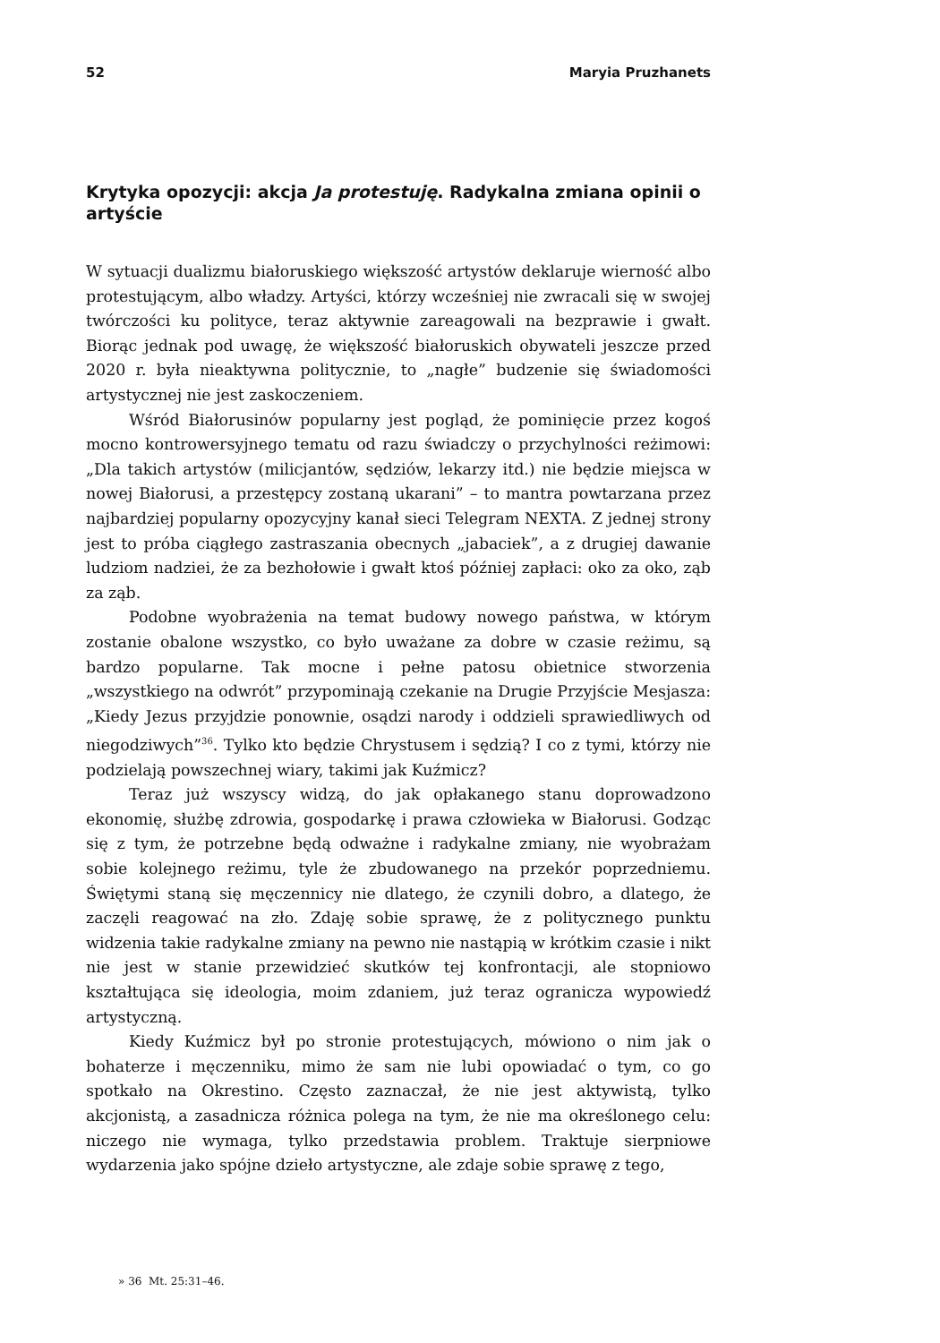52 Maryia Pruzhanets
Krytyka opozycji: akcja Ja protestuję. Radykalna zmiana opinii o artyście
W sytuacji dualizmu białoruskiego większość artystów deklaruje wierność albo protestującym, albo władzy. Artyści, którzy wcześniej nie zwracali się w swojej twórczości ku polityce, teraz aktywnie zareagowali na bezprawie i gwałt. Biorąc jednak pod uwagę, że większość białoruskich obywateli jeszcze przed 2020 r. była nieaktywna politycznie, to „nagłe” budzenie się świadomości artystycznej nie jest zaskoczeniem.
Wśród Białorusinów popularny jest pogląd, że pominięcie przez kogoś mocno kontrowersyjnego tematu od razu świadczy o przychylności reżimowi: „Dla takich artystów (milicjantów, sędziów, lekarzy itd.) nie będzie miejsca w nowej Białorusi, a przestępcy zostaną ukarani” – to mantra powtarzana przez najbardziej popularny opozycyjny kanał sieci Telegram NEXTA. Z jednej strony jest to próba ciągłego zastraszania obecnych „jabaciek”, a z drugiej dawanie ludziom nadziei, że za bezhołowie i gwałt ktoś później zapłaci: oko za oko, ząb za ząb.
Podobne wyobrażenia na temat budowy nowego państwa, w którym zostanie obalone wszystko, co było uważane za dobre w czasie reżimu, są bardzo popularne. Tak mocne i pełne patosu obietnice stworzenia „wszystkiego na odwrót” przypominają czekanie na Drugie Przyjście Mesjasza: „Kiedy Jezus przyjdzie ponownie, osądzi narody i oddzieli sprawiedliwych od niegodziwych”<sup>36</sup>. Tylko kto będzie Chrystusem i sędzią? I co z tymi, którzy nie podzielają powszechnej wiary, takimi jak Kuźmicz?
Teraz już wszyscy widzą, do jak opłakanego stanu doprowadzono ekonomię, służbę zdrowia, gospodarkę i prawa człowieka w Białorusi. Godząc się z tym, że potrzebne będą odważne i radykalne zmiany, nie wyobrażam sobie kolejnego reżimu, tyle że zbudowanego na przekór poprzedniemu. Świętymi staną się męczennicy nie dlatego, że czynili dobro, a dlatego, że zaczęli reagować na zło. Zdaję sobie sprawę, że z politycznego punktu widzenia takie radykalne zmiany na pewno nie nastąpią w krótkim czasie i nikt nie jest w stanie przewidzieć skutków tej konfrontacji, ale stopniowo kształtująca się ideologia, moim zdaniem, już teraz ogranicza wypowiedź artystyczną.
Kiedy Kuźmicz był po stronie protestujących, mówiono o nim jak o bohaterze i męczenniku, mimo że sam nie lubi opowiadać o tym, co go spotkało na Okrestino. Często zaznaczał, że nie jest aktywistą, tylko akcjonistą, a zasadnicza różnica polega na tym, że nie ma określonego celu: niczego nie wymaga, tylko przedstawia problem. Traktuje sierpniowe wydarzenia jako spójne dzieło artystyczne, ale zdaje sobie sprawę z tego,
» 36 Mt. 25:31–46.